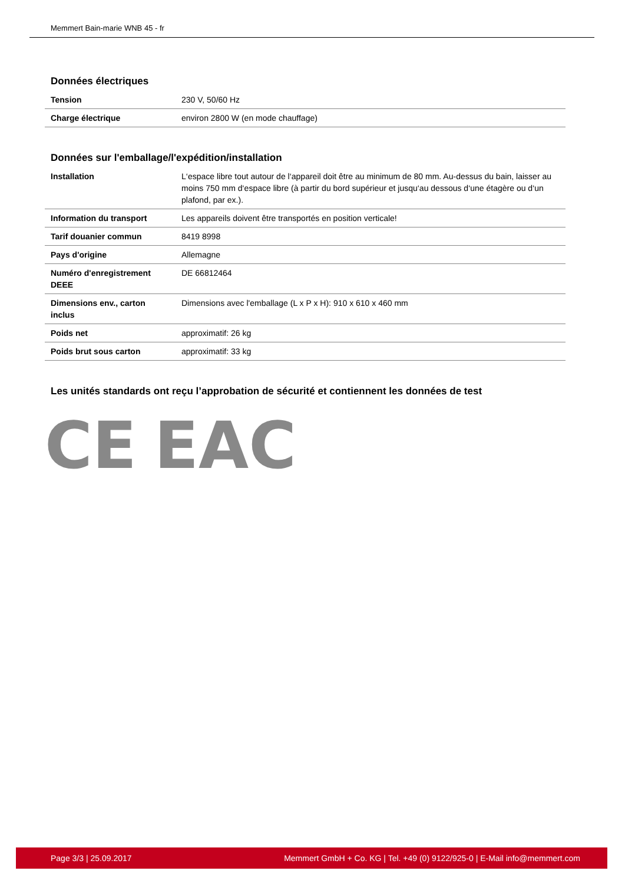Memmert Bain-marie WNB 45 - fr
Données électriques
| Tension | 230 V, 50/60 Hz |
| Charge électrique | environ 2800 W (en mode chauffage) |
Données sur l'emballage/l'expédition/installation
| Installation | L‘espace libre tout autour de l‘appareil doit être au minimum de 80 mm. Au-dessus du bain, laisser au moins 750 mm d‘espace libre (à partir du bord supérieur et jusqu‘au dessous d‘une étagère ou d‘un plafond, par ex.). |
| Information du transport | Les appareils doivent être transportés en position verticale! |
| Tarif douanier commun | 8419 8998 |
| Pays d'origine | Allemagne |
| Numéro d'enregistrement DEEE | DE 66812464 |
| Dimensions env., carton inclus | Dimensions avec l'emballage (L x P x H): 910 x 610 x 460 mm |
| Poids net | approximatif: 26 kg |
| Poids brut sous carton | approximatif: 33 kg |
Les unités standards ont reçu l’approbation de sécurité et contiennent les données de test
CE EAC
Page 3/3 | 25.09.2017 Memmert GmbH + Co. KG | Tel. +49 (0) 9122/925-0 | E-Mail info@memmert.com